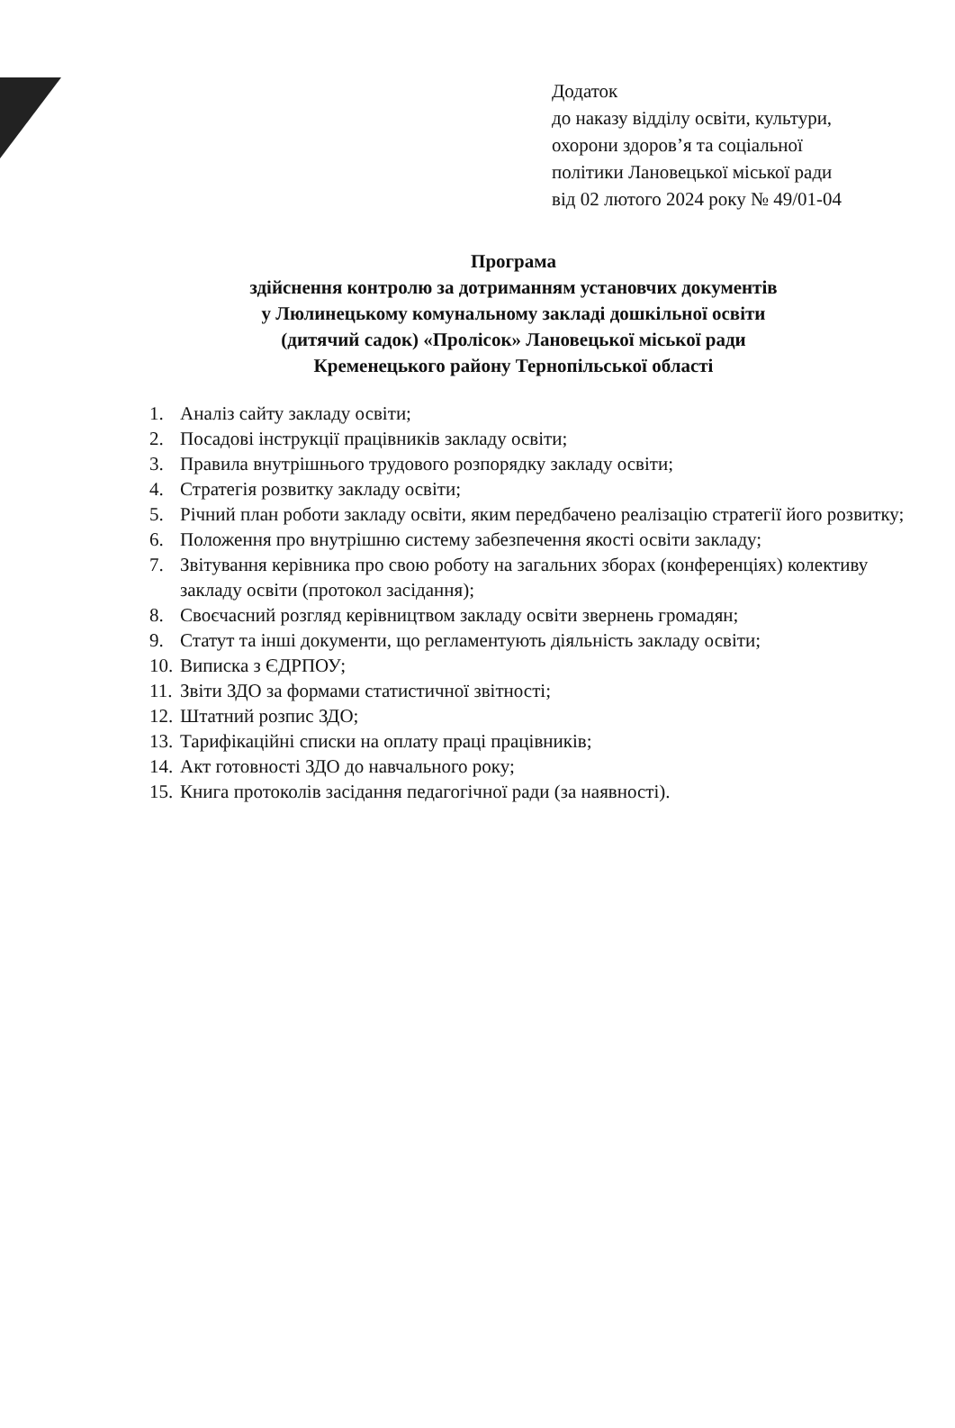Додаток
до наказу відділу освіти, культури,
охорони здоров’я та соціальної
політики Лановецької міської ради
від 02 лютого 2024 року № 49/01-04
Програма
здійснення контролю за дотриманням установчих документів
у Люлинецькому комунальному закладі дошкільної освіти
(дитячий садок) «Пролісок» Лановецької міської ради
Кременецького району Тернопільської області
1. Аналіз сайту закладу освіти;
2. Посадові інструкції працівників закладу освіти;
3. Правила внутрішнього трудового розпорядку закладу освіти;
4. Стратегія розвитку закладу освіти;
5. Річний план роботи закладу освіти, яким передбачено реалізацію стратегії його розвитку;
6. Положення про внутрішню систему забезпечення якості освіти закладу;
7. Звітування керівника про свою роботу на загальних зборах (конференціях) колективу закладу освіти (протокол засідання);
8. Своєчасний розгляд керівництвом закладу освіти звернень громадян;
9. Статут та інші документи, що регламентують діяльність закладу освіти;
10. Виписка з ЄДРПОУ;
11. Звіти ЗДО за формами статистичної звітності;
12. Штатний розпис ЗДО;
13. Тарифікаційні списки на оплату праці працівників;
14. Акт готовності ЗДО до навчального року;
15. Книга протоколів засідання педагогічної ради (за наявності).